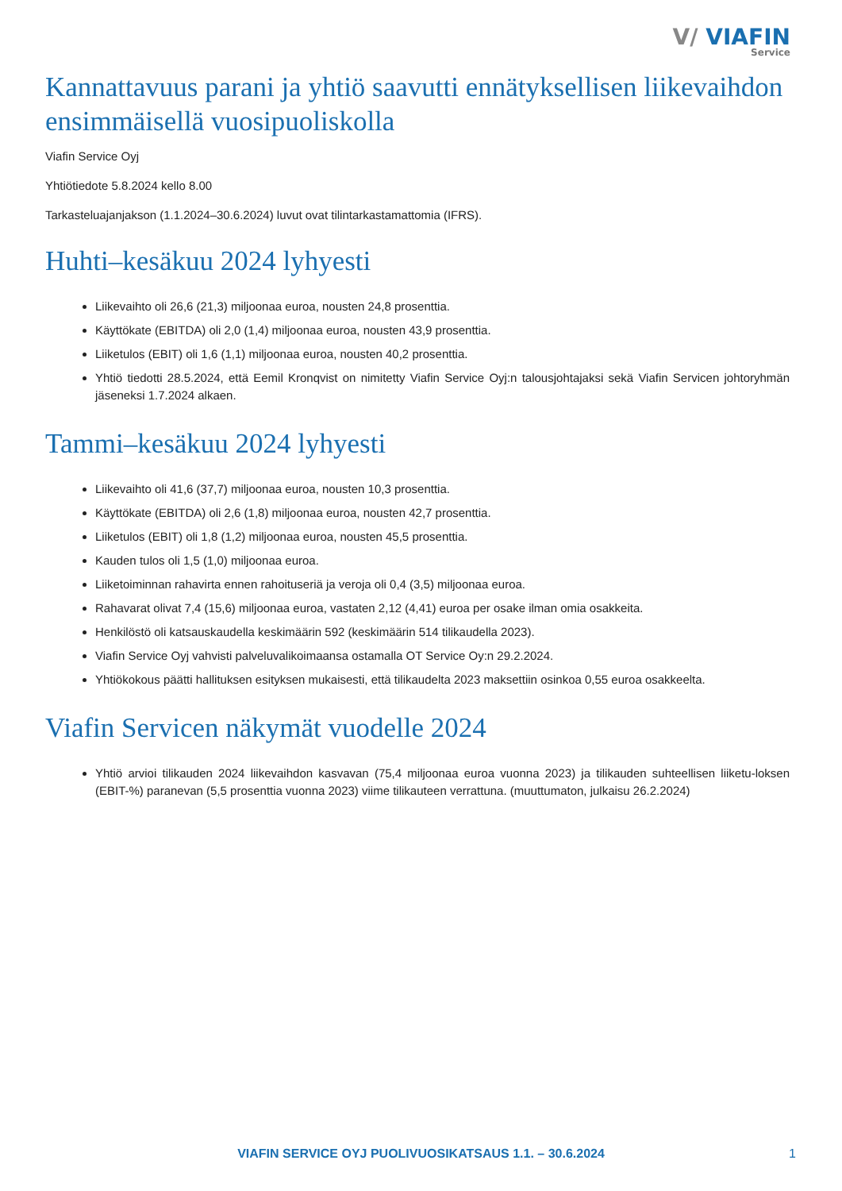V/ VIAFIN
Service
Kannattavuus parani ja yhtiö saavutti ennätyksellisen liikevaihdon ensimmäisellä vuosipuoliskolla
Viafin Service Oyj
Yhtiötiedote 5.8.2024 kello 8.00
Tarkasteluajanjakson (1.1.2024–30.6.2024) luvut ovat tilintarkastamattomia (IFRS).
Huhti–kesäkuu 2024 lyhyesti
Liikevaihto oli 26,6 (21,3) miljoonaa euroa, nousten 24,8 prosenttia.
Käyttökate (EBITDA) oli 2,0 (1,4) miljoonaa euroa, nousten 43,9 prosenttia.
Liiketulos (EBIT) oli 1,6 (1,1) miljoonaa euroa, nousten 40,2 prosenttia.
Yhtiö tiedotti 28.5.2024, että Eemil Kronqvist on nimitetty Viafin Service Oyj:n talousjohtajaksi sekä Viafin Servicen johtoryhmän jäseneksi 1.7.2024 alkaen.
Tammi–kesäkuu 2024 lyhyesti
Liikevaihto oli 41,6 (37,7) miljoonaa euroa, nousten 10,3 prosenttia.
Käyttökate (EBITDA) oli 2,6 (1,8) miljoonaa euroa, nousten 42,7 prosenttia.
Liiketulos (EBIT) oli 1,8 (1,2) miljoonaa euroa, nousten 45,5 prosenttia.
Kauden tulos oli 1,5 (1,0) miljoonaa euroa.
Liiketoiminnan rahavirta ennen rahoituseriä ja veroja oli 0,4 (3,5) miljoonaa euroa.
Rahavarat olivat 7,4 (15,6) miljoonaa euroa, vastaten 2,12 (4,41) euroa per osake ilman omia osakkeita.
Henkilöstö oli katsauskaudella keskimäärin 592 (keskimäärin 514 tilikaudella 2023).
Viafin Service Oyj vahvisti palveluvalikoimaansa ostamalla OT Service Oy:n 29.2.2024.
Yhtiökokous päätti hallituksen esityksen mukaisesti, että tilikaudelta 2023 maksettiin osinkoa 0,55 euroa osakkeelta.
Viafin Servicen näkymät vuodelle 2024
Yhtiö arvioi tilikauden 2024 liikevaihdon kasvavan (75,4 miljoonaa euroa vuonna 2023) ja tilikauden suhteellisen liiketu-loksen (EBIT-%) paranevan (5,5 prosenttia vuonna 2023) viime tilikauteen verrattuna. (muuttumaton, julkaisu 26.2.2024)
VIAFIN SERVICE OYJ PUOLIVUOSIKATSAUS 1.1. – 30.6.2024 1